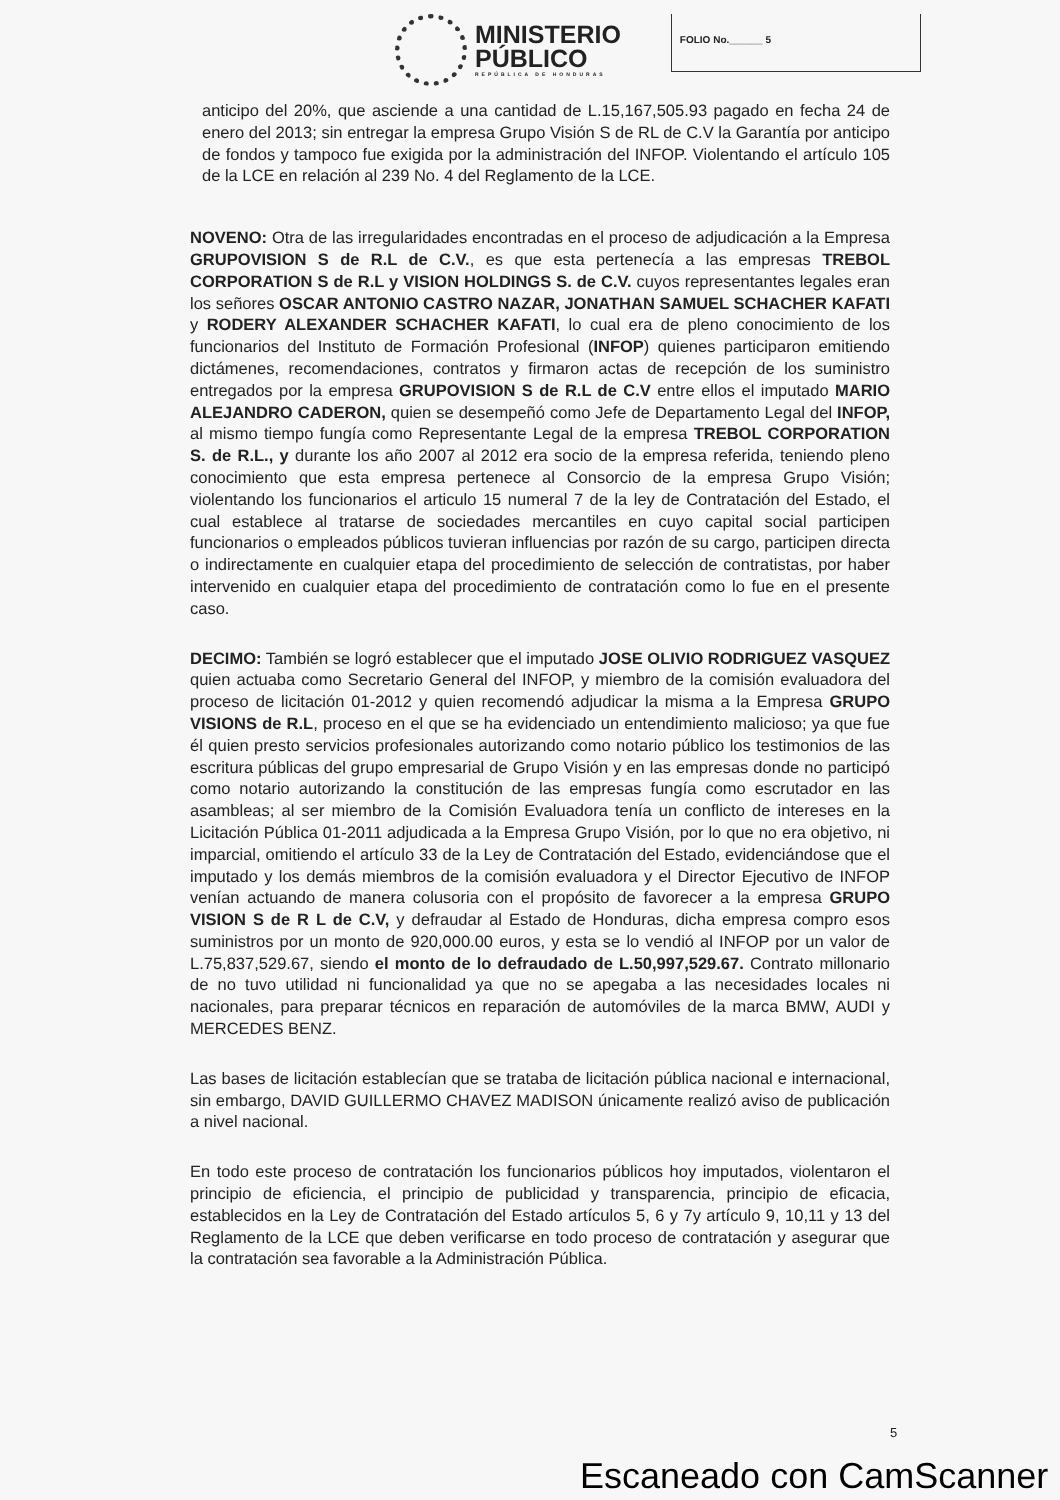MINISTERIO
PÚBLICO
REPÚBLICA DE HONDURAS
FOLIO No.______ 5
anticipo del 20%, que asciende a una cantidad de L.15,167,505.93 pagado en fecha 24 de enero del 2013; sin entregar la empresa Grupo Visión S de RL de C.V la Garantía por anticipo de fondos y tampoco fue exigida por la administración del INFOP. Violentando el artículo 105 de la LCE en relación al 239 No. 4 del Reglamento de la LCE.
NOVENO: Otra de las irregularidades encontradas en el proceso de adjudicación a la Empresa GRUPOVISION S de R.L de C.V., es que esta pertenecía a las empresas TREBOL CORPORATION S de R.L y VISION HOLDINGS S. de C.V. cuyos representantes legales eran los señores OSCAR ANTONIO CASTRO NAZAR, JONATHAN SAMUEL SCHACHER KAFATI y RODERY ALEXANDER SCHACHER KAFATI, lo cual era de pleno conocimiento de los funcionarios del Instituto de Formación Profesional (INFOP) quienes participaron emitiendo dictámenes, recomendaciones, contratos y firmaron actas de recepción de los suministro entregados por la empresa GRUPOVISION S de R.L de C.V entre ellos el imputado MARIO ALEJANDRO CADERON, quien se desempeñó como Jefe de Departamento Legal del INFOP, al mismo tiempo fungía como Representante Legal de la empresa TREBOL CORPORATION S. de R.L., y durante los año 2007 al 2012 era socio de la empresa referida, teniendo pleno conocimiento que esta empresa pertenece al Consorcio de la empresa Grupo Visión; violentando los funcionarios el articulo 15 numeral 7 de la ley de Contratación del Estado, el cual establece al tratarse de sociedades mercantiles en cuyo capital social participen funcionarios o empleados públicos tuvieran influencias por razón de su cargo, participen directa o indirectamente en cualquier etapa del procedimiento de selección de contratistas, por haber intervenido en cualquier etapa del procedimiento de contratación como lo fue en el presente caso.
DECIMO: También se logró establecer que el imputado JOSE OLIVIO RODRIGUEZ VASQUEZ quien actuaba como Secretario General del INFOP, y miembro de la comisión evaluadora del proceso de licitación 01-2012 y quien recomendó adjudicar la misma a la Empresa GRUPO VISIONS de R.L, proceso en el que se ha evidenciado un entendimiento malicioso; ya que fue él quien presto servicios profesionales autorizando como notario público los testimonios de las escritura públicas del grupo empresarial de Grupo Visión y en las empresas donde no participó como notario autorizando la constitución de las empresas fungía como escrutador en las asambleas; al ser miembro de la Comisión Evaluadora tenía un conflicto de intereses en la Licitación Pública 01-2011 adjudicada a la Empresa Grupo Visión, por lo que no era objetivo, ni imparcial, omitiendo el artículo 33 de la Ley de Contratación del Estado, evidenciándose que el imputado y los demás miembros de la comisión evaluadora y el Director Ejecutivo de INFOP venían actuando de manera colusoria con el propósito de favorecer a la empresa GRUPO VISION S de R L de C.V, y defraudar al Estado de Honduras, dicha empresa compro esos suministros por un monto de 920,000.00 euros, y esta se lo vendió al INFOP por un valor de L.75,837,529.67, siendo el monto de lo defraudado de L.50,997,529.67. Contrato millonario de no tuvo utilidad ni funcionalidad ya que no se apegaba a las necesidades locales ni nacionales, para preparar técnicos en reparación de automóviles de la marca BMW, AUDI y MERCEDES BENZ.
Las bases de licitación establecían que se trataba de licitación pública nacional e internacional, sin embargo, DAVID GUILLERMO CHAVEZ MADISON únicamente realizó aviso de publicación a nivel nacional.
En todo este proceso de contratación los funcionarios públicos hoy imputados, violentaron el principio de eficiencia, el principio de publicidad y transparencia, principio de eficacia, establecidos en la Ley de Contratación del Estado artículos 5, 6 y 7y artículo 9, 10,11 y 13 del Reglamento de la LCE que deben verificarse en todo proceso de contratación y asegurar que la contratación sea favorable a la Administración Pública.
5
Escaneado con CamScanner